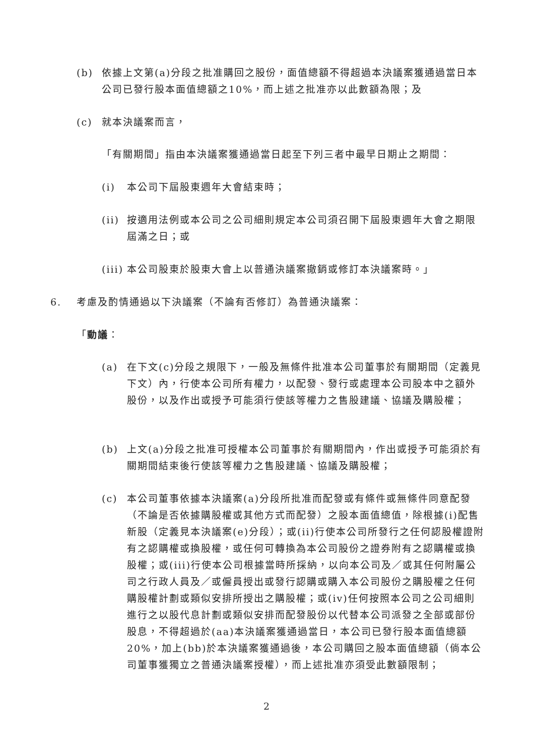(b) 依據上文第(a)分段之批准購回之股份，面值總額不得超過本決議案獲通過當日本公司已發行股本面值總額之10%，而上述之批准亦以此數額為限；及
(c) 就本決議案而言，
「有關期間」指由本決議案獲通過當日起至下列三者中最早日期止之期間：
(i) 本公司下屆股東週年大會結束時；
(ii)
按適用法例或本公司之公司細則規定本公司須召開下屆股東週年大會之期限屆滿之日；或
(iii)
本公司股東於股東大會上以普通決議案撤銷或修訂本決議案時。」
6. 考慮及酌情通過以下決議案（不論有否修訂）為普通決議案：
「動議：
(a) 在下文(c)分段之規限下，一般及無條件批准本公司董事於有關期間（定義見下文）內，行使本公司所有權力，以配發、發行或處理本公司股本中之額外股份，以及作出或授予可能須行使該等權力之售股建議、協議及購股權；
(b) 上文(a)分段之批准可授權本公司董事於有關期間內，作出或授予可能須於有關期間結束後行使該等權力之售股建議、協議及購股權；
(c) 本公司董事依據本決議案(a)分段所批准而配發或有條件或無條件同意配發（不論是否依據購股權或其他方式而配發）之股本面值總值，除根據(i)配售新股（定義見本決議案(e)分段）；或(ii)行使本公司所發行之任何認股權證附有之認購權或換股權，或任何可轉換為本公司股份之證券附有之認購權或換股權；或(iii)行使本公司根據當時所採納，以向本公司及／或其任何附屬公司之行政人員及／或僱員授出或發行認購或購入本公司股份之購股權之任何購股權計劃或類似安排所授出之購股權；或(iv)任何按照本公司之公司細則進行之以股代息計劃或類似安排而配發股份以代替本公司派發之全部或部份股息，不得超過於(aa)本決議案獲通過當日，本公司已發行股本面值總額20%，加上(bb)於本決議案獲通過後，本公司購回之股本面值總額（倘本公司董事獲獨立之普通決議案授權），而上述批准亦須受此數額限制；
2